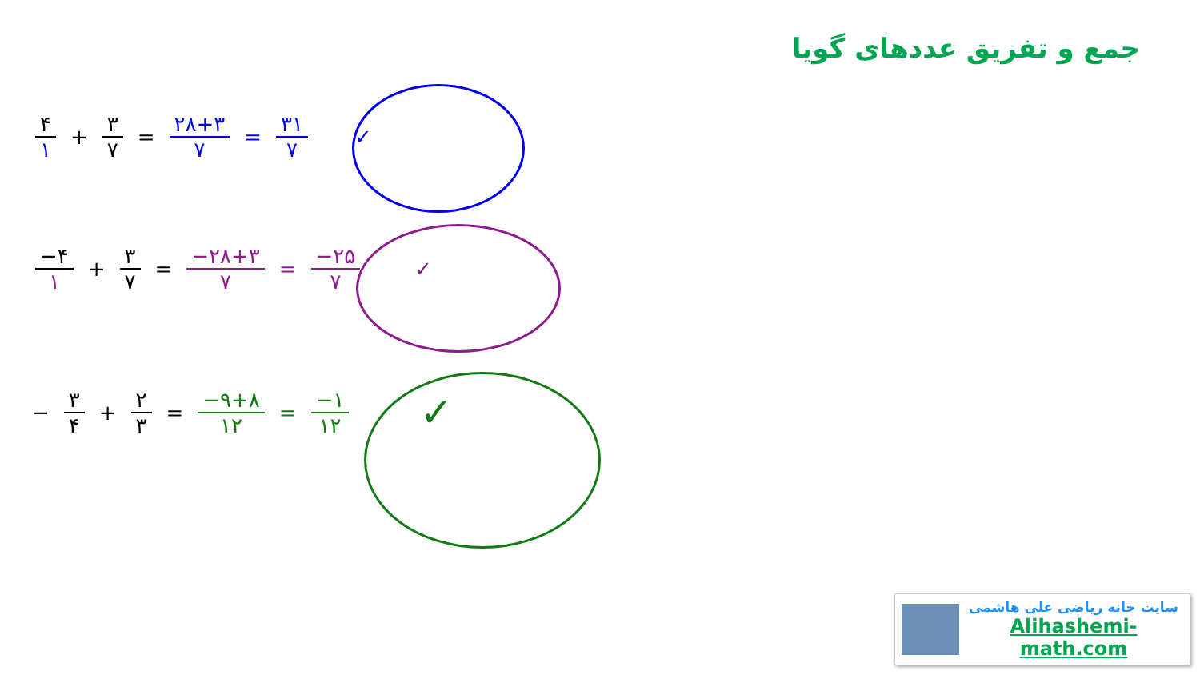جمع و تفریق عددهای گویا
۴ ۱ + ۳ ۷ = ۲۸+۳ ۷ = ۳۱ ۷ ✓
−۴ ۱ + ۳ ۷ = −۲۸+۳ ۷ = −۲۵ ۷ ✓
− ۳ ۴ + ۲ ۳ = −۹+۸ ۱۲ = −۱ ۱۲ ✓
سایت خانه ریاضی علی هاشمی
Alihashemi-math.com